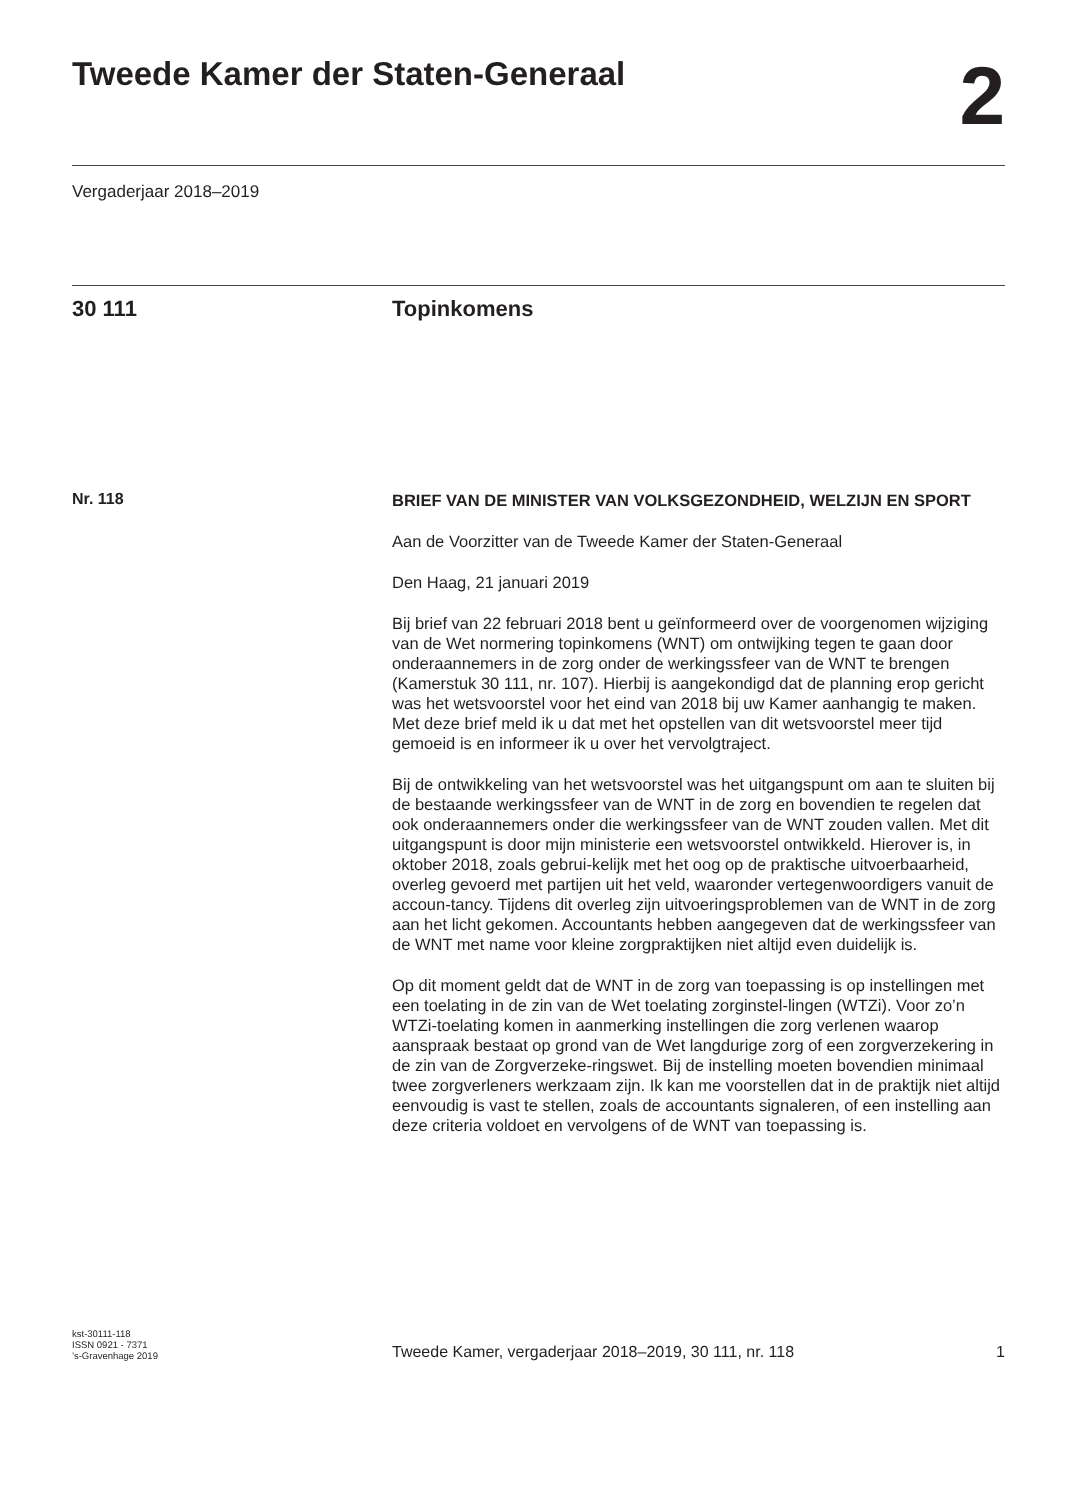Tweede Kamer der Staten-Generaal
2
Vergaderjaar 2018–2019
30 111 Topinkomens
Nr. 118
BRIEF VAN DE MINISTER VAN VOLKSGEZONDHEID, WELZIJN EN SPORT
Aan de Voorzitter van de Tweede Kamer der Staten-Generaal
Den Haag, 21 januari 2019
Bij brief van 22 februari 2018 bent u geïnformeerd over de voorgenomen wijziging van de Wet normering topinkomens (WNT) om ontwijking tegen te gaan door onderaannemers in de zorg onder de werkingssfeer van de WNT te brengen (Kamerstuk 30 111, nr. 107). Hierbij is aangekondigd dat de planning erop gericht was het wetsvoorstel voor het eind van 2018 bij uw Kamer aanhangig te maken. Met deze brief meld ik u dat met het opstellen van dit wetsvoorstel meer tijd gemoeid is en informeer ik u over het vervolgtraject.
Bij de ontwikkeling van het wetsvoorstel was het uitgangspunt om aan te sluiten bij de bestaande werkingssfeer van de WNT in de zorg en bovendien te regelen dat ook onderaannemers onder die werkingssfeer van de WNT zouden vallen. Met dit uitgangspunt is door mijn ministerie een wetsvoorstel ontwikkeld. Hierover is, in oktober 2018, zoals gebrui-kelijk met het oog op de praktische uitvoerbaarheid, overleg gevoerd met partijen uit het veld, waaronder vertegenwoordigers vanuit de accoun-tancy. Tijdens dit overleg zijn uitvoeringsproblemen van de WNT in de zorg aan het licht gekomen. Accountants hebben aangegeven dat de werkingssfeer van de WNT met name voor kleine zorgpraktijken niet altijd even duidelijk is.
Op dit moment geldt dat de WNT in de zorg van toepassing is op instellingen met een toelating in de zin van de Wet toelating zorginstel-lingen (WTZi). Voor zo’n WTZi-toelating komen in aanmerking instellingen die zorg verlenen waarop aanspraak bestaat op grond van de Wet langdurige zorg of een zorgverzekering in de zin van de Zorgverzeke-ringswet. Bij de instelling moeten bovendien minimaal twee zorgverleners werkzaam zijn. Ik kan me voorstellen dat in de praktijk niet altijd eenvoudig is vast te stellen, zoals de accountants signaleren, of een instelling aan deze criteria voldoet en vervolgens of de WNT van toepassing is.
kst-30111-118
ISSN 0921 - 7371
’s-Gravenhage 2019
Tweede Kamer, vergaderjaar 2018–2019, 30 111, nr. 118
1